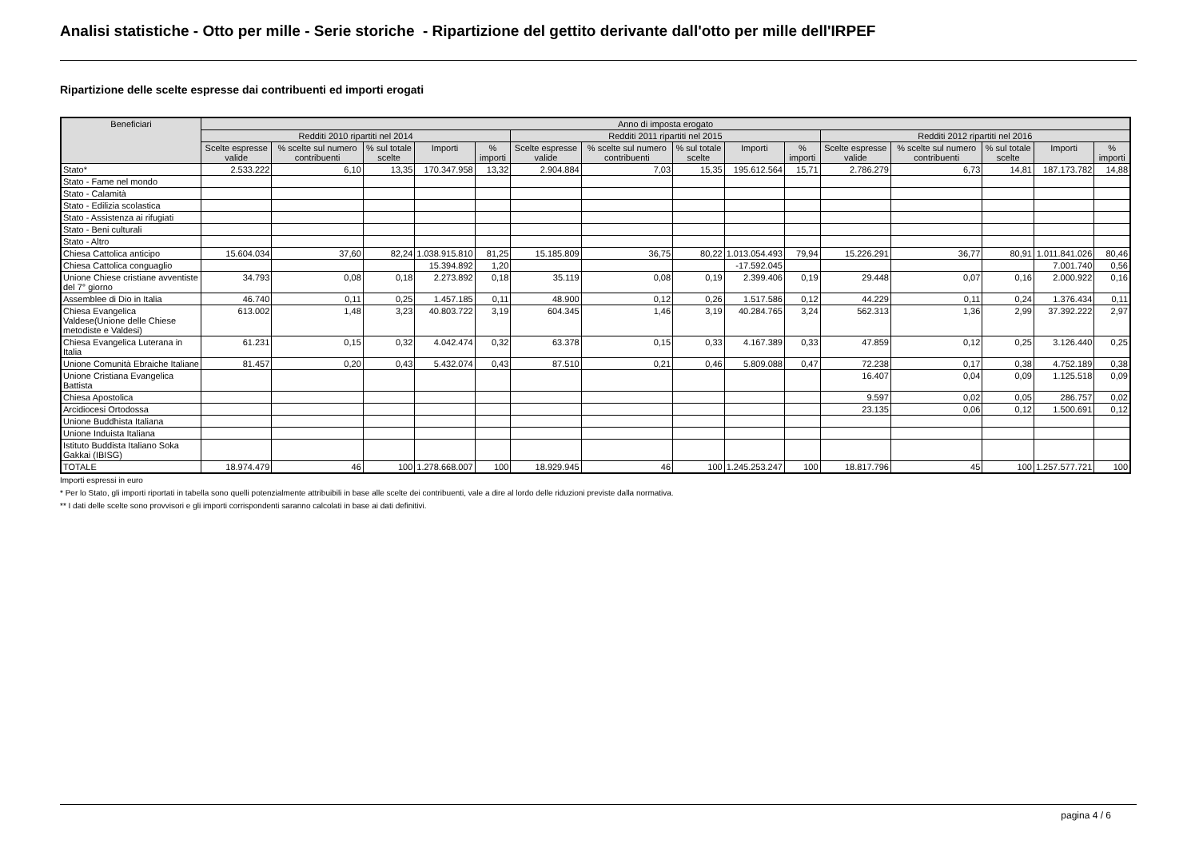Analisi statistiche - Otto per mille - Serie storiche - Ripartizione del gettito derivante dall'otto per mille dell'IRPEF
Ripartizione delle scelte espresse dai contribuenti ed importi erogati
| Beneficiari | Anno di imposta erogato | | | | | | | | | | | | | | |
| --- | --- | --- | --- | --- | --- | --- | --- | --- | --- | --- | --- | --- | --- | --- | --- |
| | Redditi 2010 ripartiti nel 2014 | | | | | Redditi 2011 ripartiti nel 2015 | | | | | Redditi 2012 ripartiti nel 2016 | | | | |
| | Scelte espresse valide | % scelte sul numero contribuenti | % sul totale scelte | Importi | % importi | Scelte espresse valide | % scelte sul numero contribuenti | % sul totale scelte | Importi | % importi | Scelte espresse valide | % scelte sul numero contribuenti | % sul totale scelte | Importi | % importi |
| Stato* | 2.533.222 | 6,10 | 13,35 | 170.347.958 | 13,32 | 2.904.884 | 7,03 | 15,35 | 195.612.564 | 15,71 | 2.786.279 | 6,73 | 14,81 | 187.173.782 | 14,88 |
| Stato - Fame nel mondo | | | | | | | | | | | | | | | |
| Stato - Calamità | | | | | | | | | | | | | | | |
| Stato - Edilizia scolastica | | | | | | | | | | | | | | | |
| Stato - Assistenza ai rifugiati | | | | | | | | | | | | | | | |
| Stato - Beni culturali | | | | | | | | | | | | | | | |
| Stato - Altro | | | | | | | | | | | | | | | |
| Chiesa Cattolica anticipo | 15.604.034 | 37,60 | 82,24 | 1.038.915.810 | 81,25 | 15.185.809 | 36,75 | 80,22 | 1.013.054.493 | 79,94 | 15.226.291 | 36,77 | 80,91 | 1.011.841.026 | 80,46 |
| Chiesa Cattolica conguaglio | | | | 15.394.892 | 1,20 | | | | -17.592.045 | | | | | 7.001.740 | 0,56 |
| Unione Chiese cristiane avventiste del 7° giorno | 34.793 | 0,08 | 0,18 | 2.273.892 | 0,18 | 35.119 | 0,08 | 0,19 | 2.399.406 | 0,19 | 29.448 | 0,07 | 0,16 | 2.000.922 | 0,16 |
| Assemblee di Dio in Italia | 46.740 | 0,11 | 0,25 | 1.457.185 | 0,11 | 48.900 | 0,12 | 0,26 | 1.517.586 | 0,12 | 44.229 | 0,11 | 0,24 | 1.376.434 | 0,11 |
| Chiesa Evangelica Valdese(Unione delle Chiese metodiste e Valdesi) | 613.002 | 1,48 | 3,23 | 40.803.722 | 3,19 | 604.345 | 1,46 | 3,19 | 40.284.765 | 3,24 | 562.313 | 1,36 | 2,99 | 37.392.222 | 2,97 |
| Chiesa Evangelica Luterana in Italia | 61.231 | 0,15 | 0,32 | 4.042.474 | 0,32 | 63.378 | 0,15 | 0,33 | 4.167.389 | 0,33 | 47.859 | 0,12 | 0,25 | 3.126.440 | 0,25 |
| Unione Comunità Ebraiche Italiane | 81.457 | 0,20 | 0,43 | 5.432.074 | 0,43 | 87.510 | 0,21 | 0,46 | 5.809.088 | 0,47 | 72.238 | 0,17 | 0,38 | 4.752.189 | 0,38 |
| Unione Cristiana Evangelica Battista | | | | | | | | | | | 16.407 | 0,04 | 0,09 | 1.125.518 | 0,09 |
| Chiesa Apostolica | | | | | | | | | | | 9.597 | 0,02 | 0,05 | 286.757 | 0,02 |
| Arcidiocesi Ortodossa | | | | | | | | | | | 23.135 | 0,06 | 0,12 | 1.500.691 | 0,12 |
| Unione Buddhista Italiana | | | | | | | | | | | | | | | |
| Unione Induista Italiana | | | | | | | | | | | | | | | |
| Istituto Buddista Italiano Soka Gakkai (IBISG) | | | | | | | | | | | | | | | |
| TOTALE | 18.974.479 | 46 | 100 | 1.278.668.007 | 100 | 18.929.945 | 46 | 100 | 1.245.253.247 | 100 | 18.817.796 | 45 | 100 | 1.257.577.721 | 100 |
Importi espressi in euro
* Per lo Stato, gli importi riportati in tabella sono quelli potenzialmente attribuibili in base alle scelte dei contribuenti, vale a dire al lordo delle riduzioni previste dalla normativa.
** I dati delle scelte sono provvisori e gli importi corrispondenti saranno calcolati in base ai dati definitivi.
pagina 4 / 6